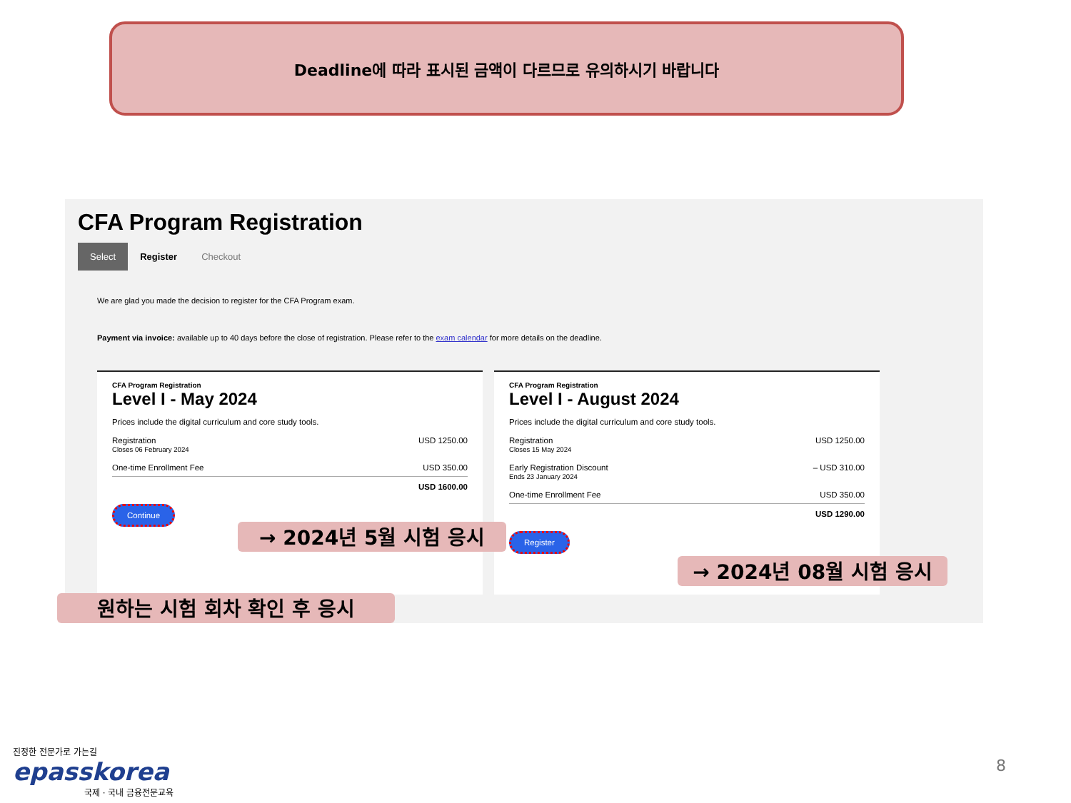Deadline에 따라 표시된 금액이 다르므로 유의하시기 바랍니다
CFA Program Registration
Select Register Checkout
We are glad you made the decision to register for the CFA Program exam.
Payment via invoice: available up to 40 days before the close of registration. Please refer to the exam calendar for more details on the deadline.
CFA Program Registration
Level I - May 2024
Prices include the digital curriculum and core study tools.
Registration
Closes 06 February 2024 USD 1250.00
One-time Enrollment Fee USD 350.00
USD 1600.00
Continue
CFA Program Registration
Level I - August 2024
Prices include the digital curriculum and core study tools.
Registration
Closes 15 May 2024 USD 1250.00
Early Registration Discount
Ends 23 January 2024 – USD 310.00
One-time Enrollment Fee USD 350.00
USD 1290.00
Register
→ 2024년 5월 시험 응시
→ 2024년 08월 시험 응시
원하는 시험 회차 확인 후 응시
진정한 전문가로 가는길
epasskorea
국제 · 국내 금융전문교육
8